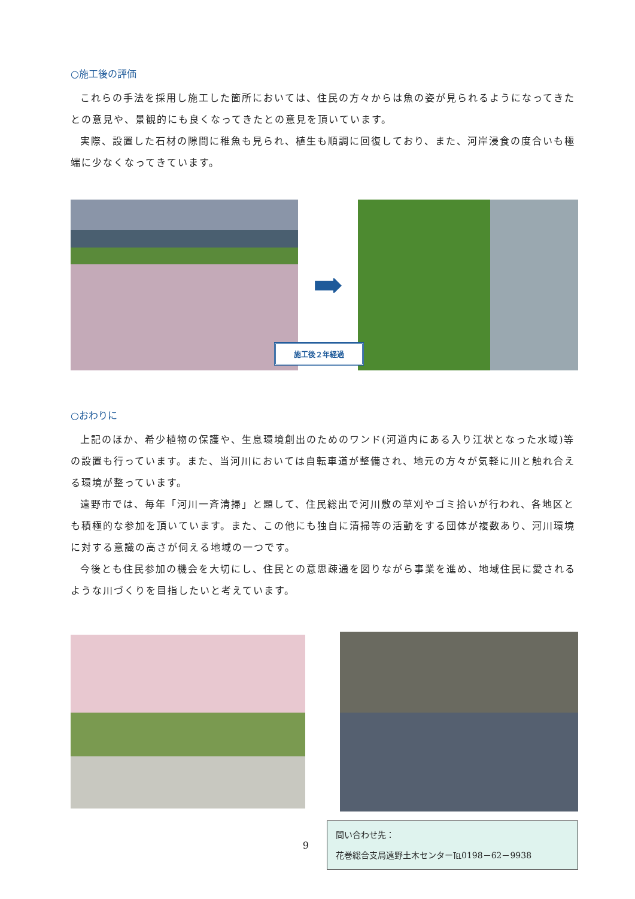○施工後の評価
これらの手法を採用し施工した箇所においては、住民の方々からは魚の姿が見られるようになってきたとの意見や、景観的にも良くなってきたとの意見を頂いています。
実際、設置した石材の隙間に稚魚も見られ、植生も順調に回復しており、また、河岸浸食の度合いも極端に少なくなってきています。
➡
施工後２年経過
○おわりに
上記のほか、希少植物の保護や、生息環境創出のためのワンド(河道内にある入り江状となった水域)等の設置も行っています。また、当河川においては自転車道が整備され、地元の方々が気軽に川と触れ合える環境が整っています。
遠野市では、毎年「河川一斉清掃」と題して、住民総出で河川敷の草刈やゴミ拾いが行われ、各地区とも積極的な参加を頂いています。また、この他にも独自に清掃等の活動をする団体が複数あり、河川環境に対する意識の高さが伺える地域の一つです。
今後とも住民参加の機会を大切にし、住民との意思疎通を図りながら事業を進め、地域住民に愛されるような川づくりを目指したいと考えています。
9
問い合わせ先：
花巻総合支局遠野土木センター℡0198－62－9938